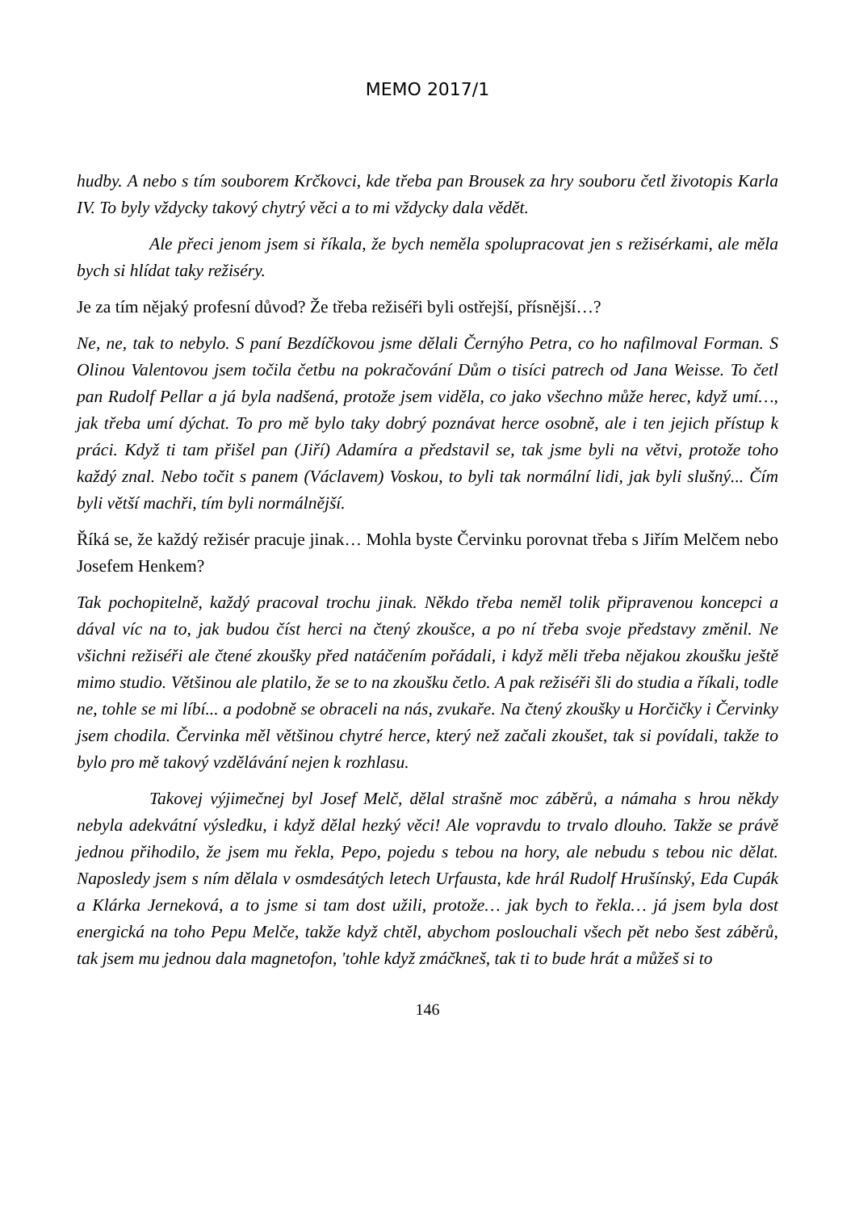MEMO 2017/1
hudby. A nebo s tím souborem Krčkovci, kde třeba pan Brousek za hry souboru četl životopis Karla IV. To byly vždycky takový chytrý věci a to mi vždycky dala vědět.
Ale přeci jenom jsem si říkala, že bych neměla spolupracovat jen s režisérkami, ale měla bych si hlídat taky režiséry.
Je za tím nějaký profesní důvod? Že třeba režiséři byli ostřejší, přísnější…?
Ne, ne, tak to nebylo. S paní Bezdíčkovou jsme dělali Černýho Petra, co ho nafilmoval Forman. S Olinou Valentovou jsem točila četbu na pokračování Dům o tisíci patrech od Jana Weisse. To četl pan Rudolf Pellar a já byla nadšená, protože jsem viděla, co jako všechno může herec, když umí…, jak třeba umí dýchat. To pro mě bylo taky dobrý poznávat herce osobně, ale i ten jejich přístup k práci. Když ti tam přišel pan (Jiří) Adamíra a představil se, tak jsme byli na větvi, protože toho každý znal. Nebo točit s panem (Václavem) Voskou, to byli tak normální lidi, jak byli slušný... Čím byli větší machři, tím byli normálnější.
Říká se, že každý režisér pracuje jinak… Mohla byste Červinku porovnat třeba s Jiřím Melčem nebo Josefem Henkem?
Tak pochopitelně, každý pracoval trochu jinak. Někdo třeba neměl tolik připravenou koncepci a dával víc na to, jak budou číst herci na čtený zkoušce, a po ní třeba svoje představy změnil. Ne všichni režiséři ale čtené zkoušky před natáčením pořádali, i když měli třeba nějakou zkoušku ještě mimo studio. Většinou ale platilo, že se to na zkoušku četlo. A pak režiséři šli do studia a říkali, todle ne, tohle se mi líbí... a podobně se obraceli na nás, zvukaře. Na čtený zkoušky u Horčičky i Červinky jsem chodila. Červinka měl většinou chytré herce, který než začali zkoušet, tak si povídali, takže to bylo pro mě takový vzdělávání nejen k rozhlasu.
Takovej výjimečnej byl Josef Melč, dělal strašně moc záběrů, a námaha s hrou někdy nebyla adekvátní výsledku, i když dělal hezký věci! Ale vopravdu to trvalo dlouho. Takže se právě jednou přihodilo, že jsem mu řekla, Pepo, pojedu s tebou na hory, ale nebudu s tebou nic dělat. Naposledy jsem s ním dělala v osmdesátých letech Urfausta, kde hrál Rudolf Hrušínský, Eda Cupák a Klárka Jerneková, a to jsme si tam dost užili, protože… jak bych to řekla… já jsem byla dost energická na toho Pepu Melče, takže když chtěl, abychom poslouchali všech pět nebo šest záběrů, tak jsem mu jednou dala magnetofon, 'tohle když zmáčkneš, tak ti to bude hrát a můžeš si to
146